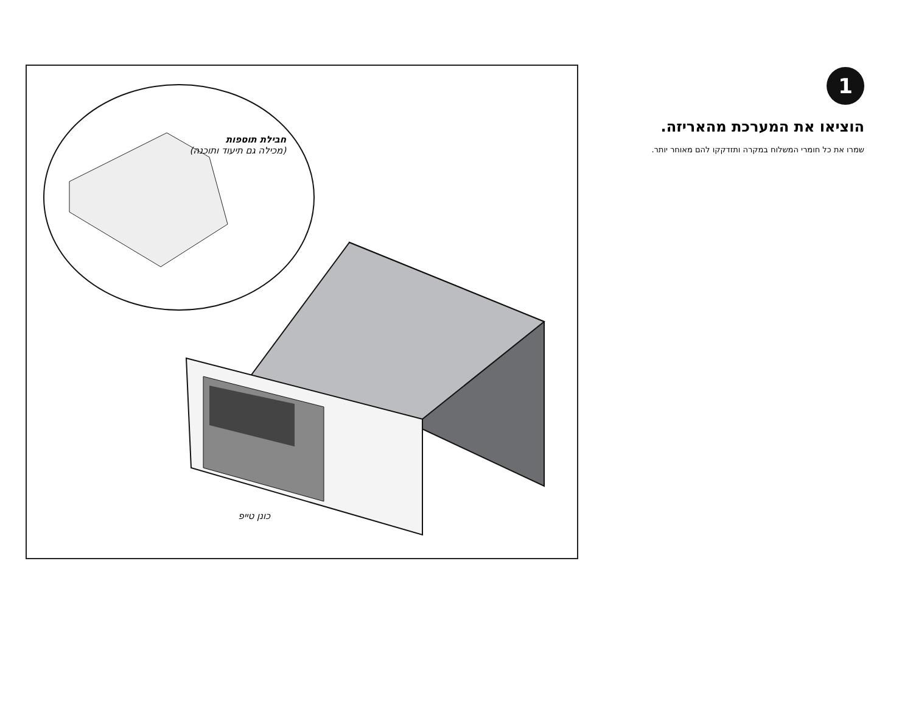1
הוציאו את המערכת מהאריזה.
שמרו את כל חומרי המשלוח במקרה ותזדקקו להם מאוחר יותר.
חבילת תוספות
(מכילה גם תיעוד ותוכנה)
כונן טייפ